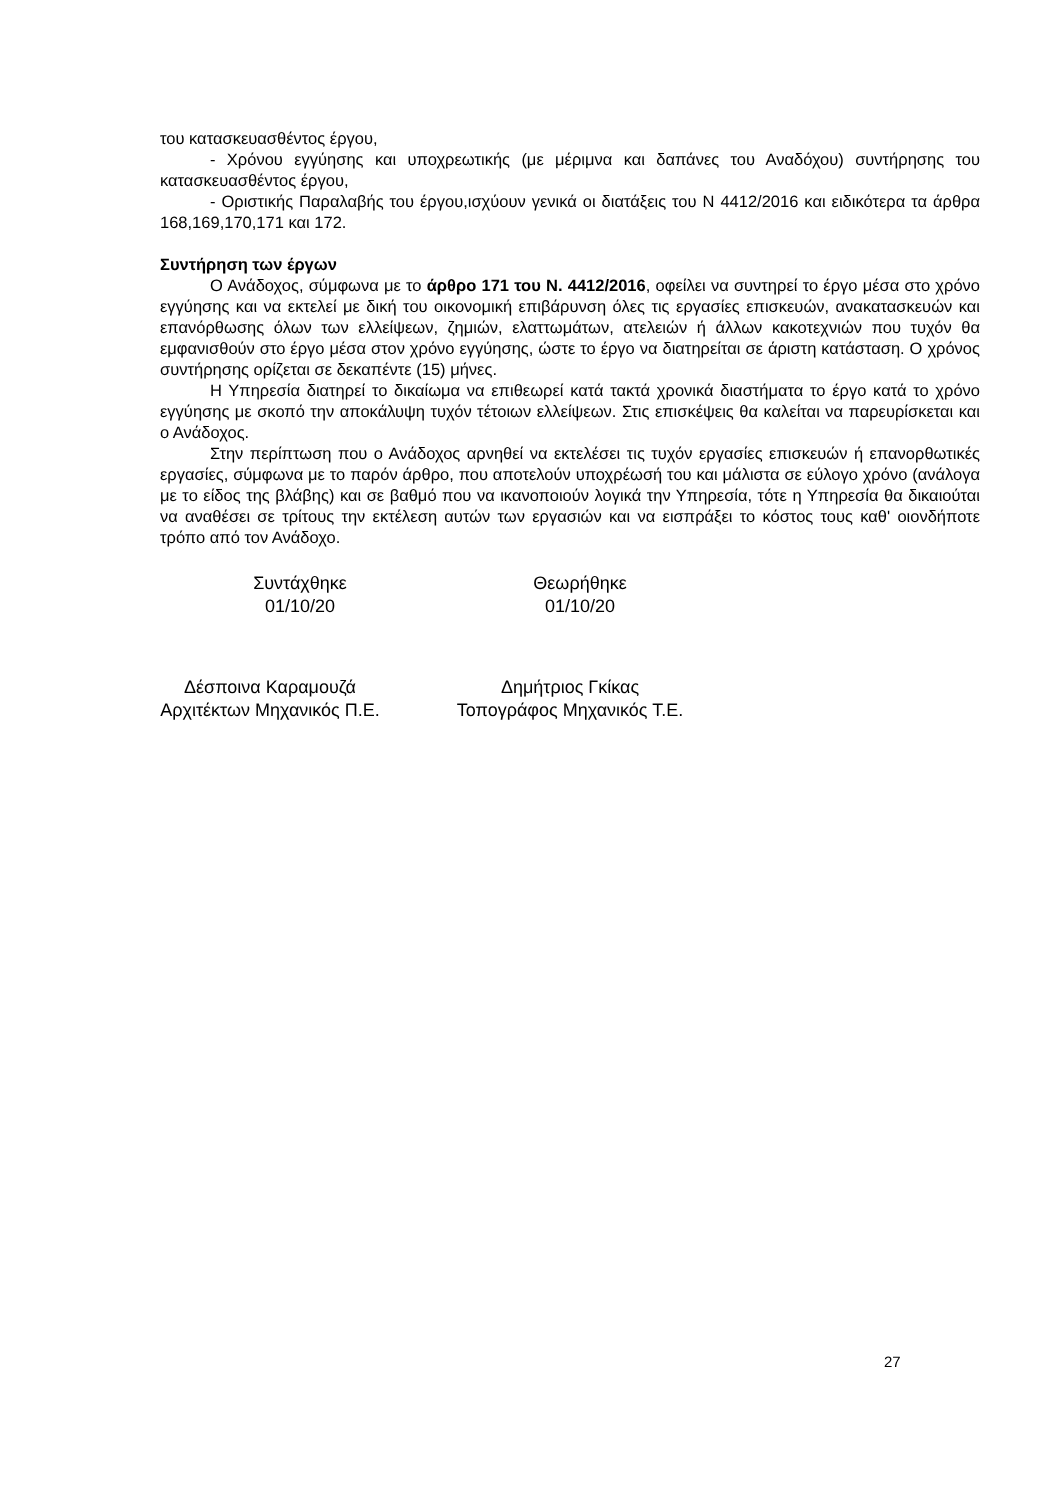του κατασκευασθέντος έργου,
- Χρόνου εγγύησης και υποχρεωτικής (με μέριμνα και δαπάνες του Αναδόχου) συντήρησης του κατασκευασθέντος έργου,
- Οριστικής Παραλαβής του έργου,ισχύουν γενικά οι διατάξεις του Ν 4412/2016 και ειδικότερα τα άρθρα 168,169,170,171 και 172.
Συντήρηση των έργων
Ο Ανάδοχος, σύμφωνα με το άρθρο 171 του Ν. 4412/2016, οφείλει να συντηρεί το έργο μέσα στο χρόνο εγγύησης και να εκτελεί με δική του οικονομική επιβάρυνση όλες τις εργασίες επισκευών, ανακατασκευών και επανόρθωσης όλων των ελλείψεων, ζημιών, ελαττωμάτων, ατελειών ή άλλων κακοτεχνιών που τυχόν θα εμφανισθούν στο έργο μέσα στον χρόνο εγγύησης, ώστε το έργο να διατηρείται σε άριστη κατάσταση. Ο χρόνος συντήρησης ορίζεται σε δεκαπέντε (15) μήνες.
Η Υπηρεσία διατηρεί το δικαίωμα να επιθεωρεί κατά τακτά χρονικά διαστήματα το έργο κατά το χρόνο εγγύησης με σκοπό την αποκάλυψη τυχόν τέτοιων ελλείψεων. Στις επισκέψεις θα καλείται να παρευρίσκεται και ο Ανάδοχος.
Στην περίπτωση που ο Ανάδοχος αρνηθεί να εκτελέσει τις τυχόν εργασίες επισκευών ή επανορθωτικές εργασίες, σύμφωνα με το παρόν άρθρο, που αποτελούν υποχρέωσή του και μάλιστα σε εύλογο χρόνο (ανάλογα με το είδος της βλάβης) και σε βαθμό που να ικανοποιούν λογικά την Υπηρεσία, τότε η Υπηρεσία θα δικαιούται να αναθέσει σε τρίτους την εκτέλεση αυτών των εργασιών και να εισπράξει το κόστος τους καθ' οιονδήποτε τρόπο από τον Ανάδοχο.
Συντάχθηκε
01/10/20
Θεωρήθηκε
01/10/20
Δέσποινα Καραμουζά
Αρχιτέκτων Μηχανικός Π.Ε.
Δημήτριος Γκίκας
Τοπογράφος Μηχανικός Τ.Ε.
27